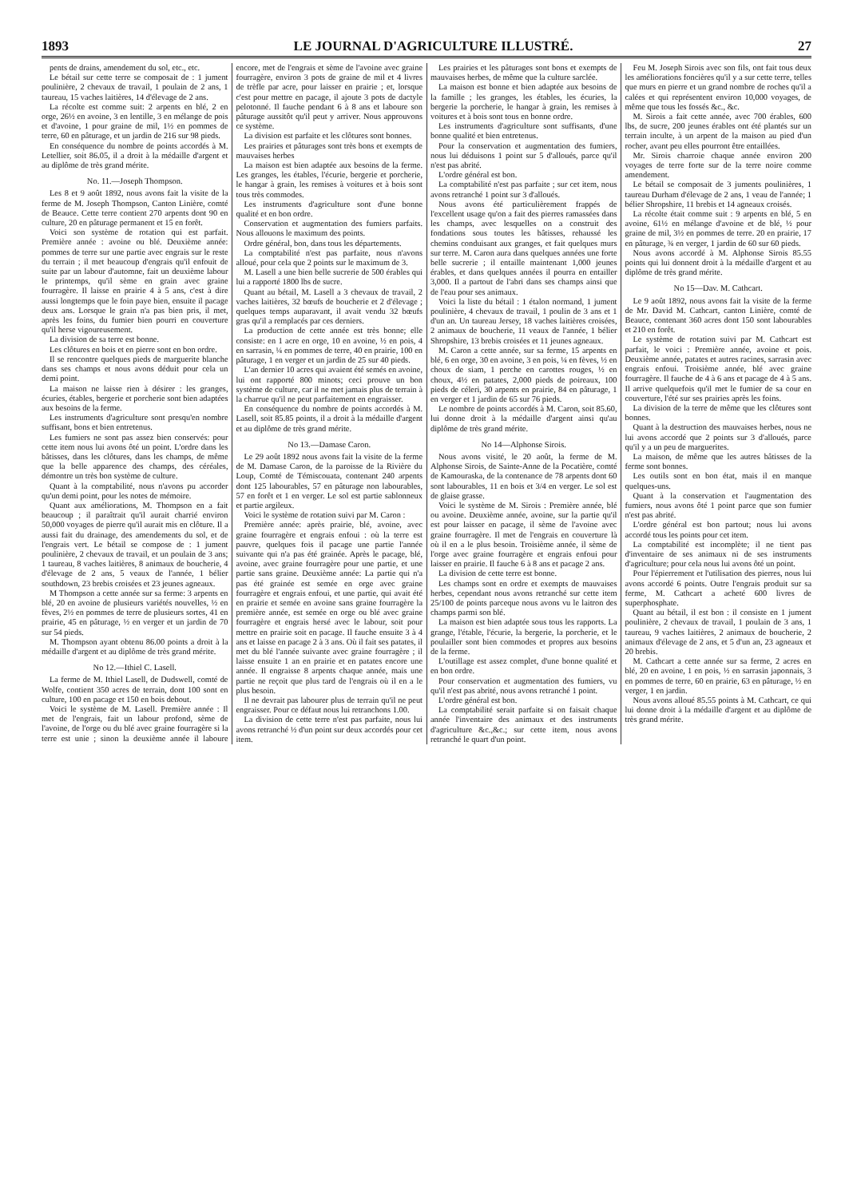1893 LE JOURNAL D'AGRICULTURE ILLUSTRÉ. 27
pents de drains, amendement du sol, etc., etc.
Le bétail sur cette terre se composait de : 1 jument poulinière, 2 chevaux de travail, 1 poulain de 2 ans, 1 taureau, 15 vaches laitières, 14 d'élevage de 2 ans.
La récolte est comme suit: 2 arpents en blé, 2 en orge, 26½ en avoine, 3 en lentille, 3 en mélange de pois et d'avoine, 1 pour graine de mil, 1½ en pommes de terre, 60 en pâturage, et un jardin de 216 sur 98 pieds.
En conséquence du nombre de points accordés à M. Letellier, soit 86.05, il a droit à la médaille d'argent et au diplôme de très grand mérite.
No. 11.—Joseph Thompson.
Les 8 et 9 août 1892, nous avons fait la visite de la ferme de M. Joseph Thompson, Canton Linière, comté de Beauce. Cette terre contient 270 arpents dont 90 en culture, 20 en pâturage permanent et 15 en forêt.
Voici son système de rotation qui est parfait. Première année : avoine ou blé. Deuxième année: pommes de terre sur une partie avec engrais sur le reste du terrain ; il met beaucoup d'engrais qu'il enfouit de suite par un labour d'automne, fait un deuxième labour le printemps, qu'il sème en grain avec graine fourragère. Il laisse en prairie 4 à 5 ans, c'est à dire aussi longtemps que le foin paye bien, ensuite il pacage deux ans. Lorsque le grain n'a pas bien pris, il met, après les foins, du fumier bien pourri en couverture qu'il herse vigoureusement.
La division de sa terre est bonne.
Les clôtures en bois et en pierre sont en bon ordre.
Il se rencontre quelques pieds de marguerite blanche dans ses champs et nous avons déduit pour cela un demi point.
La maison ne laisse rien à désirer : les granges, écuries, étables, bergerie et porcherie sont bien adaptées aux besoins de la ferme.
Les instruments d'agriculture sont presqu'en nombre suffisant, bons et bien entretenus.
Les fumiers ne sont pas assez bien conservés: pour cette item nous lui avons ôté un point. L'ordre dans les bâtisses, dans les clôtures, dans les champs, de même que la belle apparence des champs, des céréales, démontre un très bon système de culture.
Quant à la comptabilité, nous n'avons pu accorder qu'un demi point, pour les notes de mémoire.
Quant aux améliorations, M. Thompson en a fait beaucoup ; il paraîtrait qu'il aurait charrié environ 50,000 voyages de pierre qu'il aurait mis en clôture. Il a aussi fait du drainage, des amendements du sol, et de l'engrais vert. Le bétail se compose de : 1 jument poulinière, 2 chevaux de travail, et un poulain de 3 ans; 1 taureau, 8 vaches laitières, 8 animaux de boucherie, 4 d'élevage de 2 ans, 5 veaux de l'année, 1 bélier southdown, 23 brebis croisées et 23 jeunes agneaux.
M Thompson a cette année sur sa ferme: 3 arpents en blé, 20 en avoine de plusieurs variétés nouvelles, ½ en fèves, 2½ en pommes de terre de plusieurs sortes, 41 en prairie, 45 en pâturage, ½ en verger et un jardin de 70 sur 54 pieds.
M. Thompson ayant obtenu 86.00 points a droit à la médaille d'argent et au diplôme de très grand mérite.
No 12.—Ithiel C. Lasell.
La ferme de M. Ithiel Lasell, de Dudswell, comté de Wolfe, contient 350 acres de terrain, dont 100 sont en culture, 100 en pacage et 150 en bois debout.
Voici le système de M. Lasell. Première année : Il met de l'engrais, fait un labour profond, sème de l'avoine, de l'orge ou du blé avec graine fourragère si la terre est unie ; sinon la deuxième année il laboure encore, met de l'engrais et sème de l'avoine avec graine fourragère, environ 3 pots de graine de mil et 4 livres de trèfle par acre, pour laisser en prairie ; et, lorsque c'est pour mettre en pacage, il ajoute 3 pots de dactyle pelotonné. Il fauche pendant 6 à 8 ans et laboure son pâturage aussitôt qu'il peut y arriver. Nous approuvons ce système.
La division est parfaite et les clôtures sont bonnes.
Les prairies et pâturages sont très bons et exempts de mauvaises herbes
La maison est bien adaptée aux besoins de la ferme. Les granges, les étables, l'écurie, bergerie et porcherie, le hangar à grain, les remises à voitures et à bois sont tous très commodes.
Les instruments d'agriculture sont d'une bonne qualité et en bon ordre.
Conservation et augmentation des fumiers parfaits. Nous allouons le maximum des points.
Ordre général, bon, dans tous les départements.
La comptabilité n'est pas parfaite, nous n'avons alloué, pour cela que 2 points sur le maximum de 3.
M. Lasell a une bien belle sucrerie de 500 érables qui lui a rapporté 1800 lbs de sucre.
Quant au bétail, M. Lasell a 3 chevaux de travail, 2 vaches laitières, 32 bœufs de boucherie et 2 d'élevage ; quelques temps auparavant, il avait vendu 32 bœufs gras qu'il a remplacés par ces derniers.
La production de cette année est très bonne; elle consiste: en 1 acre en orge, 10 en avoine, ½ en pois, 4 en sarrasin, ¼ en pommes de terre, 40 en prairie, 100 en pâturage, 1 en verger et un jardin de 25 sur 40 pieds.
L'an dernier 10 acres qui avaient été semés en avoine, lui ont rapporté 800 minots; ceci prouve un bon système de culture, car il ne met jamais plus de terrain à la charrue qu'il ne peut parfaitement en engraisser.
En conséquence du nombre de points accordés à M. Lasell, soit 85.85 points, il a droit à la médaille d'argent et au diplôme de très grand mérite.
No 13.—Damase Caron.
Le 29 août 1892 nous avons fait la visite de la ferme de M. Damase Caron, de la paroisse de la Rivière du Loup, Comté de Témiscouata, contenant 240 arpents dont 125 labourables, 57 en pâturage non labourables, 57 en forêt et 1 en verger. Le sol est partie sablonneux et partie argileux.
Voici le système de rotation suivi par M. Caron :
Première année: après prairie, blé, avoine, avec graine fourragère et engrais enfoui : où la terre est pauvre, quelques fois il pacage une partie l'année suivante qui n'a pas été grainée. Après le pacage, blé, avoine, avec graine fourragère pour une partie, et une partie sans graine. Deuxième année: La partie qui n'a pas été grainée est semée en orge avec graine fourragère et engrais enfoui, et une partie, qui avait été en prairie et semée en avoine sans graine fourragère la première année, est semée en orge ou blé avec graine fourragère et engrais hersé avec le labour, soit pour mettre en prairie soit en pacage. Il fauche ensuite 3 à 4 ans et laisse en pacage 2 à 3 ans. Où il fait ses patates, il met du blé l'année suivante avec graine fourragère ; il laisse ensuite 1 an en prairie et en patates encore une année. Il engraisse 8 arpents chaque année, mais une partie ne reçoit que plus tard de l'engrais où il en a le plus besoin.
Il ne devrait pas labourer plus de terrain qu'il ne peut engraisser. Pour ce défaut nous lui retranchons 1.00.
La division de cette terre n'est pas parfaite, nous lui avons retranché ½ d'un point sur deux accordés pour cet item.
Les prairies et les pâturages sont bons et exempts de mauvaises herbes, de même que la culture sarclée.
La maison est bonne et bien adaptée aux besoins de la famille ; les granges, les étables, les écuries, la bergerie la porcherie, le hangar à grain, les remises à voitures et à bois sont tous en bonne ordre.
Les instruments d'agriculture sont suffisants, d'une bonne qualité et bien entretenus.
Pour la conservation et augmentation des fumiers, nous lui déduisons 1 point sur 5 d'alloués, parce qu'il n'est pas abrité.
L'ordre général est bon.
La comptabilité n'est pas parfaite ; sur cet item, nous avons retranché 1 point sur 3 d'alloués.
Nous avons été particulièrement frappés de l'excellent usage qu'on a fait des pierres ramassées dans les champs, avec lesquelles on a construit des fondations sous toutes les bâtisses, rehaussé les chemins conduisant aux granges, et fait quelques murs sur terre. M. Caron aura dans quelques années une forte belle sucrerie ; il entaille maintenant 1,000 jeunes érables, et dans quelques années il pourra en entailler 3,000. Il a partout de l'abri dans ses champs ainsi que de l'eau pour ses animaux.
Voici la liste du bétail : 1 étalon normand, 1 jument poulinière, 4 chevaux de travail, 1 poulin de 3 ans et 1 d'un an. Un taureau Jersey, 18 vaches laitières croisées, 2 animaux de boucherie, 11 veaux de l'année, 1 bélier Shropshire, 13 brebis croisées et 11 jeunes agneaux.
M. Caron a cette année, sur sa ferme, 15 arpents en blé, 6 en orge, 30 en avoine, 3 en pois, ¼ en fèves, ½ en choux de siam, 1 perche en carottes rouges, ½ en choux, 4½ en patates, 2,000 pieds de poireaux, 100 pieds de céleri, 30 arpents en prairie, 84 en pâturage, 1 en verger et 1 jardin de 65 sur 76 pieds.
Le nombre de points accordés à M. Caron, soit 85.60, lui donne droit à la médaille d'argent ainsi qu'au diplôme de très grand mérite.
No 14—Alphonse Sirois.
Nous avons visité, le 20 août, la ferme de M. Alphonse Sirois, de Sainte-Anne de la Pocatière, comté de Kamouraska, de la contenance de 78 arpents dont 60 sont labourables, 11 en bois et 3/4 en verger. Le sol est de glaise grasse.
Voici le système de M. Sirois : Première année, blé ou avoine. Deuxième année, avoine, sur la partie qu'il est pour laisser en pacage, il sème de l'avoine avec graine fourragère. Il met de l'engrais en couverture là où il en a le plus besoin. Troisième année, il sème de l'orge avec graine fourragère et engrais enfoui pour laisser en prairie. Il fauche 6 à 8 ans et pacage 2 ans.
La division de cette terre est bonne.
Les champs sont en ordre et exempts de mauvaises herbes, cependant nous avons retranché sur cette item 25/100 de points parceque nous avons vu le laitron des champs parmi son blé.
La maison est bien adaptée sous tous les rapports. La grange, l'étable, l'écurie, la bergerie, la porcherie, et le poulailler sont bien commodes et propres aux besoins de la ferme.
L'outillage est assez complet, d'une bonne qualité et en bon ordre.
Pour conservation et augmentation des fumiers, vu qu'il n'est pas abrité, nous avons retranché 1 point.
L'ordre général est bon.
La comptabilité serait parfaite si on faisait chaque année l'inventaire des animaux et des instruments d'agriculture &c.,&c.; sur cette item, nous avons retranché le quart d'un point.
Feu M. Joseph Sirois avec son fils, ont fait tous deux les améliorations foncières qu'il y a sur cette terre, telles que murs en pierre et un grand nombre de roches qu'il a calées et qui représentent environ 10,000 voyages, de même que tous les fossés &c., &c.
M. Sirois a fait cette année, avec 700 érables, 600 lbs, de sucre, 200 jeunes érables ont été plantés sur un terrain inculte, à un arpent de la maison au pied d'un rocher, avant peu elles pourront être entaillées.
Mr. Sirois charroie chaque année environ 200 voyages de terre forte sur de la terre noire comme amendement.
Le bétail se composait de 3 juments poulinières, 1 taureau Durham d'élevage de 2 ans, 1 veau de l'année; 1 bélier Shropshire, 11 brebis et 14 agneaux croisés.
La récolte était comme suit : 9 arpents en blé, 5 en avoine, 61½ en mélange d'avoine et de blé, ½ pour graine de mil, 3½ en pommes de terre. 20 en prairie, 17 en pâturage, ¾ en verger, 1 jardin de 60 sur 60 pieds.
Nous avons accordé à M. Alphonse Sirois 85.55 points qui lui donnent droit à la médaille d'argent et au diplôme de très grand mérite.
No 15—Dav. M. Cathcart.
Le 9 août 1892, nous avons fait la visite de la ferme de Mr. David M. Cathcart, canton Linière, comté de Beauce, contenant 360 acres dont 150 sont labourables et 210 en forêt.
Le système de rotation suivi par M. Cathcart est parfait, le voici : Première année, avoine et pois. Deuxième année, patates et autres racines, sarrasin avec engrais enfoui. Troisième année, blé avec graine fourragère. Il fauche de 4 à 6 ans et pacage de 4 à 5 ans. Il arrive quelquefois qu'il met le fumier de sa cour en couverture, l'été sur ses prairies après les foins.
La division de la terre de même que les clôtures sont bonnes.
Quant à la destruction des mauvaises herbes, nous ne lui avons accordé que 2 points sur 3 d'alloués, parce qu'il y a un peu de marguerites.
La maison, de même que les autres bâtisses de la ferme sont bonnes.
Les outils sont en bon état, mais il en manque quelques-uns.
Quant à la conservation et l'augmentation des fumiers, nous avons ôté 1 point parce que son fumier n'est pas abrité.
L'ordre général est bon partout; nous lui avons accordé tous les points pour cet item.
La comptabilité est incomplète; il ne tient pas d'inventaire de ses animaux ni de ses instruments d'agriculture; pour cela nous lui avons ôté un point.
Pour l'épierrement et l'utilisation des pierres, nous lui avons accordé 6 points. Outre l'engrais produit sur sa ferme, M. Cathcart a acheté 600 livres de superphosphate.
Quant au bétail, il est bon : il consiste en 1 jument poulinière, 2 chevaux de travail, 1 poulain de 3 ans, 1 taureau, 9 vaches laitières, 2 animaux de boucherie, 2 animaux d'élevage de 2 ans, et 5 d'un an, 23 agneaux et 20 brebis.
M. Cathcart a cette année sur sa ferme, 2 acres en blé, 20 en avoine, 1 en pois, ½ en sarrasin japonnais, 3 en pommes de terre, 60 en prairie, 63 en pâturage, ½ en verger, 1 en jardin.
Nous avons alloué 85.55 points à M. Cathcart, ce qui lui donne droit à la médaille d'argent et au diplôme de très grand mérite.